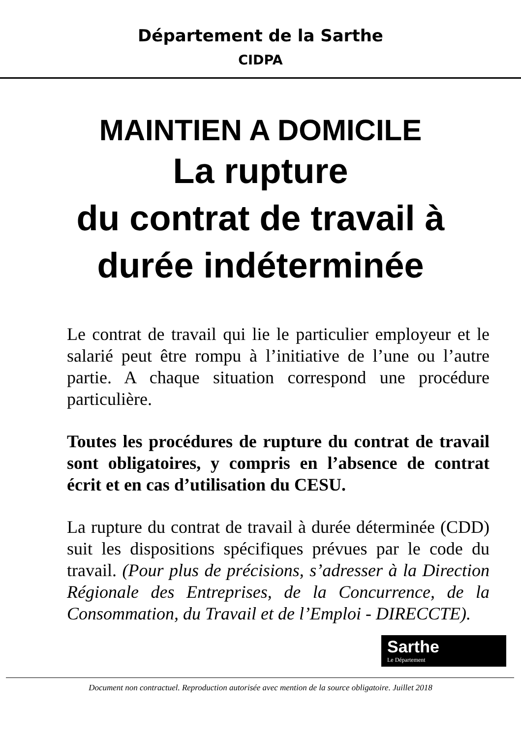Département de la Sarthe
CIDPA
MAINTIEN A DOMICILE
La rupture
du contrat de travail à
durée indéterminée
Le contrat de travail qui lie le particulier employeur et le salarié peut être rompu à l’initiative de l’une ou l’autre partie. A chaque situation correspond une procédure particulière.
Toutes les procédures de rupture du contrat de travail sont obligatoires, y compris en l’absence de contrat écrit et en cas d’utilisation du CESU.
La rupture du contrat de travail à durée déterminée (CDD) suit les dispositions spécifiques prévues par le code du travail. (Pour plus de précisions, s’adresser à la Direction Régionale des Entreprises, de la Concurrence, de la Consommation, du Travail et de l’Emploi - DIRECCTE).
Sarthe Le Département
Document non contractuel. Reproduction autorisée avec mention de la source obligatoire. Juillet 2018